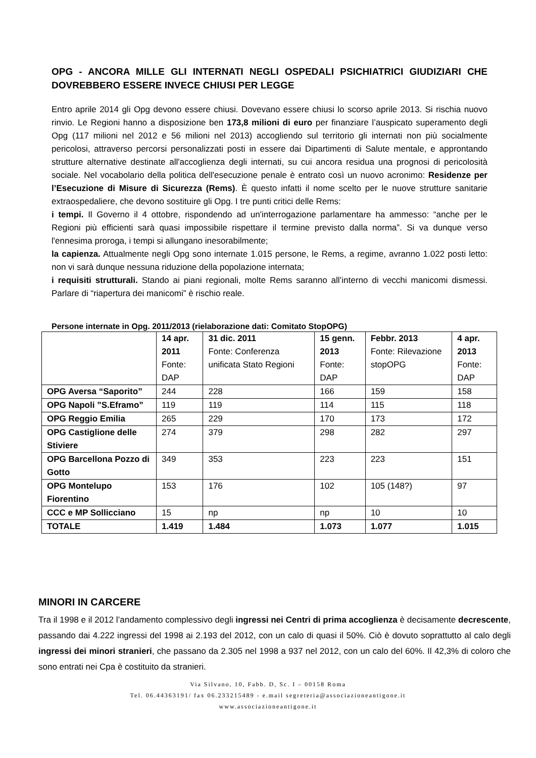OPG - ANCORA MILLE GLI INTERNATI NEGLI OSPEDALI PSICHIATRICI GIUDIZIARI CHE DOVREBBERO ESSERE INVECE CHIUSI PER LEGGE
Entro aprile 2014 gli Opg devono essere chiusi. Dovevano essere chiusi lo scorso aprile 2013. Si rischia nuovo rinvio. Le Regioni hanno a disposizione ben 173,8 milioni di euro per finanziare l’auspicato superamento degli Opg (117 milioni nel 2012 e 56 milioni nel 2013) accogliendo sul territorio gli internati non più socialmente pericolosi, attraverso percorsi personalizzati posti in essere dai Dipartimenti di Salute mentale, e approntando strutture alternative destinate all'accoglienza degli internati, su cui ancora residua una prognosi di pericolosità sociale. Nel vocabolario della politica dell'esecuzione penale è entrato così un nuovo acronimo: Residenze per l’Esecuzione di Misure di Sicurezza (Rems). È questo infatti il nome scelto per le nuove strutture sanitarie extraospedaliere, che devono sostituire gli Opg. I tre punti critici delle Rems:
i tempi. Il Governo il 4 ottobre, rispondendo ad un'interrogazione parlamentare ha ammesso: “anche per le Regioni più efficienti sarà quasi impossibile rispettare il termine previsto dalla norma”. Si va dunque verso l'ennesima proroga, i tempi si allungano inesorabilmente;
la capienza. Attualmente negli Opg sono internate 1.015 persone, le Rems, a regime, avranno 1.022 posti letto: non vi sarà dunque nessuna riduzione della popolazione internata;
i requisiti strutturali. Stando ai piani regionali, molte Rems saranno all’interno di vecchi manicomi dismessi. Parlare di “riapertura dei manicomi” è rischio reale.
Persone internate in Opg. 2011/2013 (rielaborazione dati: Comitato StopOPG)
| | 14 apr. 2011 Fonte: DAP | 31 dic. 2011 Fonte: Conferenza unificata Stato Regioni | 15 genn. 2013 Fonte: DAP | Febbr. 2013 Fonte: Rilevazione stopOPG | 4 apr. 2013 Fonte: DAP |
| --- | --- | --- | --- | --- | --- |
| OPG Aversa “Saporito” | 244 | 228 | 166 | 159 | 158 |
| OPG Napoli ”S.Eframo” | 119 | 119 | 114 | 115 | 118 |
| OPG Reggio Emilia | 265 | 229 | 170 | 173 | 172 |
| OPG Castiglione delle Stiviere | 274 | 379 | 298 | 282 | 297 |
| OPG Barcellona Pozzo di Gotto | 349 | 353 | 223 | 223 | 151 |
| OPG Montelupo Fiorentino | 153 | 176 | 102 | 105 (148?) | 97 |
| CCC e MP Sollicciano | 15 | np | np | 10 | 10 |
| TOTALE | 1.419 | 1.484 | 1.073 | 1.077 | 1.015 |
MINORI IN CARCERE
Tra il 1998 e il 2012 l’andamento complessivo degli ingressi nei Centri di prima accoglienza è decisamente decrescente, passando dai 4.222 ingressi del 1998 ai 2.193 del 2012, con un calo di quasi il 50%. Ciò è dovuto soprattutto al calo degli ingressi dei minori stranieri, che passano da 2.305 nel 1998 a 937 nel 2012, con un calo del 60%. Il 42,3% di coloro che sono entrati nei Cpa è costituito da stranieri.
Via Silvano, 10, Fabb. D, Sc. I – 00158 Roma
Tel. 06.44363191/ fax 06.233215489 - e.mail segreteria@associazioneantigone.it
www.associazioneantigone.it